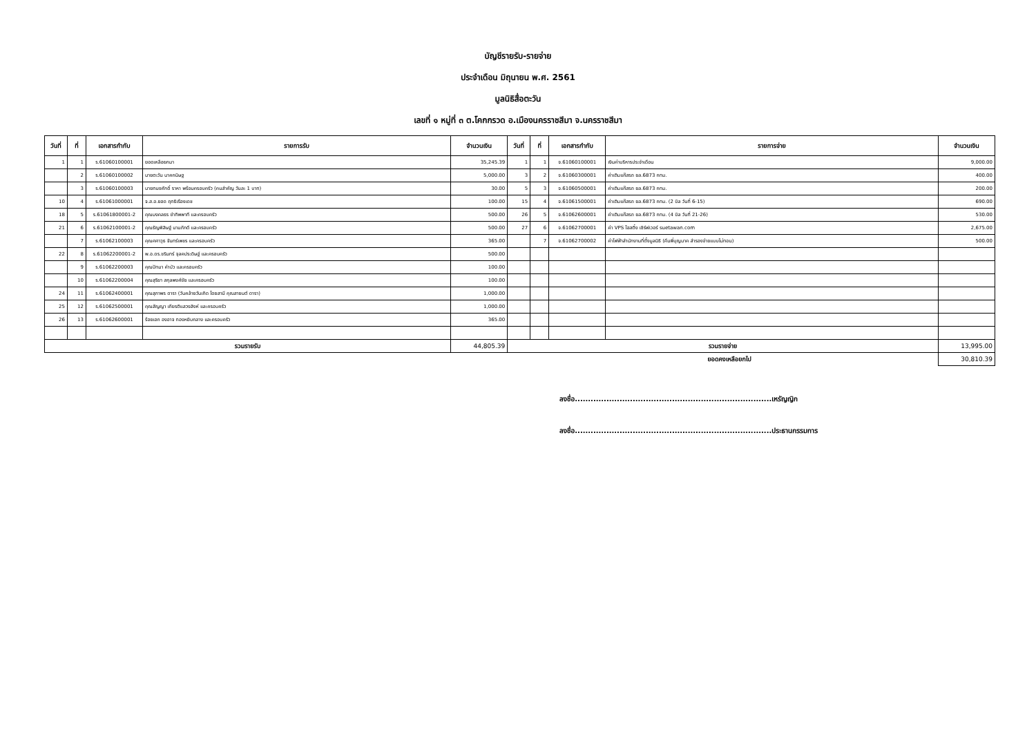บัญชีรายรับ-รายจ่าย
ประจำเดือน มิถุนายน พ.ศ. 2561
มูลนิธิสื่อตะวัน
เลขที่ ๑ หมู่ที่ ๓ ต.โคกกรวด อ.เมืองนครราชสีมา จ.นครราชสีมา
| วันที่ | ที่ | เอกสารกำกับ | รายการรับ | จำนวนเงิน | วันที่ | ที่ | เอกสารกำกับ | รายการจ่าย | จำนวนเงิน |
| --- | --- | --- | --- | --- | --- | --- | --- | --- | --- |
| 1 | 1 | ร.61060100001 | ยอดเหลือยกมา | 35,245.39 | 1 | 1 | จ.61060100001 | เงินค่าบริหารประจำเดือน | 9,000.00 |
| | 2 | ร.61060100002 | นายตะวัน นาคกนิษฐ | 5,000.00 | 3 | 2 | จ.61060300001 | ค่าเติมแก๊สรถ ยล.6873 กทม. | 400.00 |
| | 3 | ร.61060100003 | นายทนงศักดิ์ ราหา พร้อมครอบครัว (คนสำคัญ วันละ 1 บาท) | 30.00 | 5 | 3 | จ.61060500001 | ค่าเติมแก๊สรถ ยล.6873 กทม. | 200.00 |
| 10 | 4 | ร.61061000001 | จ.ส.อ.ยอด ฤทธิเรืองเดช | 100.00 | 15 | 4 | จ.61061500001 | ค่าเติมแก๊สรถ ยล.6873 กทม. (2 บิล วันที่ 6-15) | 690.00 |
| 18 | 5 | ร.61061800001-2 | คุณมงคลธร ชำทิพพาที และครอบครัว | 500.00 | 26 | 5 | จ.61062600001 | ค่าเติมแก๊สรถ ยล.6873 กทม. (4 บิล วันที่ 21-26) | 530.00 |
| 21 | 6 | ร.61062100001-2 | คุณธัญพิสิษฐ์ นามภักดี และครอบครัว | 500.00 | 27 | 6 | จ.61062700001 | ค่า VPS โฮสติ้ง เซิร์ฟเวอร์ suetawan.com | 2,675.00 |
| | 7 | ร.61062100003 | คุณศศาวุธ จันทร์เพชร และครอบครัว | 365.00 | | 7 | จ.61062700002 | ค่าไฟฟ้าสำนักงานที่ตั้งมูลนิธิ (คืนพี่บุญนาค สำรองจ่ายแบบไม่ทอน) | 500.00 |
| 22 | 8 | ร.61062200001-2 | พ.อ.ดร.ชรินทร์ จุลคประดิษฐ์ และครอบครัว | 500.00 | | | | | |
| | 9 | ร.61062200003 | คุณปัทมา คำบัว และครอบครัว | 100.00 | | | | | |
| | 10 | ร.61062200004 | คุณสุริยา สกุลพงศ์ชัย และครอบครัว | 100.00 | | | | | |
| 24 | 11 | ร.61062400001 | คุณสุภาพร ดารา (วันคล้ายวันเกิด โดยสามี คุณสายนต์ ดารา) | 1,000.00 | | | | | |
| 25 | 12 | ร.61062500001 | คุณสัญญา เกียรติแสวงสิงห์ และครอบครัว | 1,000.00 | | | | | |
| 26 | 13 | ร.61062600001 | ร้อยเอก องอาจ ทองหยิบกลาง และครอบครัว | 365.00 | | | | | |
| รวมรายรับ | | | | 44,805.39 | รวมรายจ่าย | | | | 13,995.00 |
| ยอดคงเหลือยกไป | | | | | | | | | 30,810.39 |
ลงชื่อ...........................................................................เหรัญญิก
ลงชื่อ...........................................................................ประธานกรรมการ